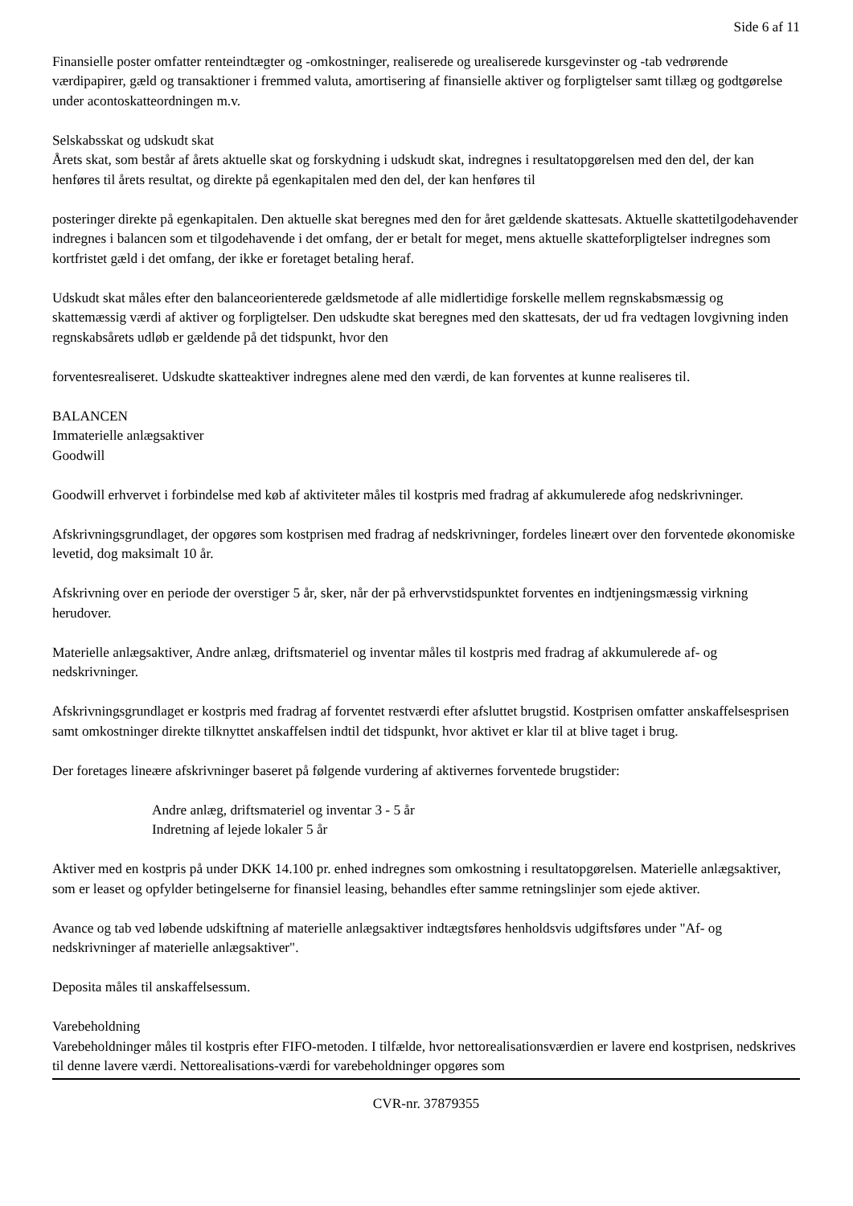Side 6 af 11
Finansielle poster omfatter renteindtægter og -omkostninger, realiserede og urealiserede kursgevinster og -tab vedrørende værdipapirer, gæld og transaktioner i fremmed valuta, amortisering af finansielle aktiver og forpligtelser samt tillæg og godtgørelse under acontoskatteordningen m.v.
Selskabsskat og udskudt skat
Årets skat, som består af årets aktuelle skat og forskydning i udskudt skat, indregnes i resultatopgørelsen med den del, der kan henføres til årets resultat, og direkte på egenkapitalen med den del, der kan henføres til
posteringer direkte på egenkapitalen. Den aktuelle skat beregnes med den for året gældende skattesats. Aktuelle skattetilgodehavender indregnes i balancen som et tilgodehavende i det omfang, der er betalt for meget, mens aktuelle skatteforpligtelser indregnes som kortfristet gæld i det omfang, der ikke er foretaget betaling heraf.
Udskudt skat måles efter den balanceorienterede gældsmetode af alle midlertidige forskelle mellem regnskabsmæssig og skattemæssig værdi af aktiver og forpligtelser. Den udskudte skat beregnes med den skattesats, der ud fra vedtagen lovgivning inden regnskabsårets udløb er gældende på det tidspunkt, hvor den
forventesrealiseret. Udskudte skatteaktiver indregnes alene med den værdi, de kan forventes at kunne realiseres til.
BALANCEN
Immaterielle anlægsaktiver
Goodwill
Goodwill erhvervet i forbindelse med køb af aktiviteter måles til kostpris med fradrag af akkumulerede afog nedskrivninger.
Afskrivningsgrundlaget, der opgøres som kostprisen med fradrag af nedskrivninger, fordeles lineært over den forventede økonomiske levetid, dog maksimalt 10 år.
Afskrivning over en periode der overstiger 5 år, sker, når der på erhvervstidspunktet forventes en indtjeningsmæssig virkning herudover.
Materielle anlægsaktiver, Andre anlæg, driftsmateriel og inventar måles til kostpris med fradrag af akkumulerede af- og nedskrivninger.
Afskrivningsgrundlaget er kostpris med fradrag af forventet restværdi efter afsluttet brugstid. Kostprisen omfatter anskaffelsesprisen samt omkostninger direkte tilknyttet anskaffelsen indtil det tidspunkt, hvor aktivet er klar til at blive taget i brug.
Der foretages lineære afskrivninger baseret på følgende vurdering af aktivernes forventede brugstider:
Andre anlæg, driftsmateriel og inventar 3 - 5 år
Indretning af lejede lokaler 5 år
Aktiver med en kostpris på under DKK 14.100 pr. enhed indregnes som omkostning i resultatopgørelsen. Materielle anlægsaktiver, som er leaset og opfylder betingelserne for finansiel leasing, behandles efter samme retningslinjer som ejede aktiver.
Avance og tab ved løbende udskiftning af materielle anlægsaktiver indtægtsføres henholdsvis udgiftsføres under "Af- og nedskrivninger af materielle anlægsaktiver".
Deposita måles til anskaffelsessum.
Varebeholdning
Varebeholdninger måles til kostpris efter FIFO-metoden. I tilfælde, hvor nettorealisationsværdien er lavere end kostprisen, nedskrives til denne lavere værdi. Nettorealisations-værdi for varebeholdninger opgøres som
CVR-nr. 37879355